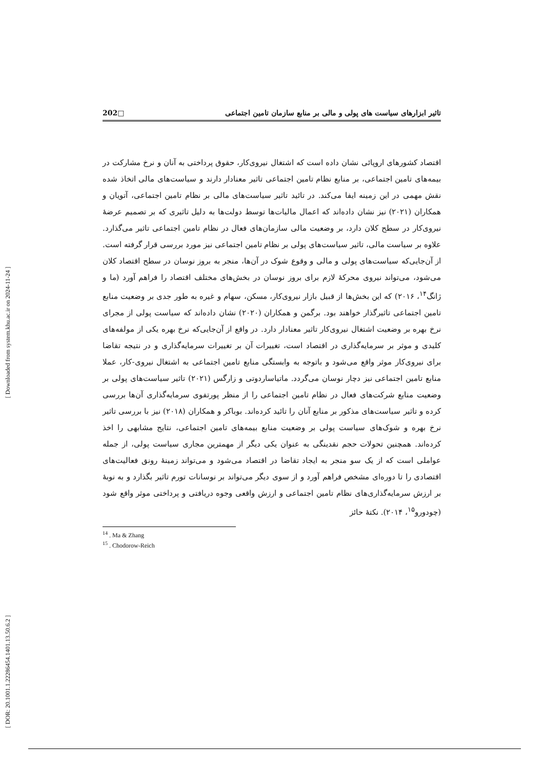[ Downloaded from system.khu.ac.ir on 2024-11-24 ]
[ DOR: 20.1001.1.22286454.1401.13.50.6.2 ]
تاثیر ابزارهای سیاست های پولی و مالی بر منابع سازمان تامین اجتماعی □202
اقتصاد کشورهای اروپائی نشان داده است که اشتغال نیروی‌کار، حقوق پرداختی به آنان و نرخ مشارکت در بیمه‌های تامین اجتماعی، بر منابع نظام تامین اجتماعی تاثیر معنادار دارند و سیاست‌های مالی اتخاذ شده نقش مهمی در این زمینه ایفا می‌کند. در تائید تاثیر سیاست‌های مالی بر نظام تامین اجتماعی، آتویان و همکاران (۲۰۲۱) نیز نشان داده‌اند که اعمال مالیات‌ها توسط دولت‌ها به دلیل تاثیری که بر تصمیم عرضهٔ نیروی‌کار در سطح کلان دارد، بر وضعیت مالی سازمان‌های فعال در نظام تامین اجتماعی تاثیر می‌گذارد. علاوه بر سیاست مالی، تاثیر سیاست‌های پولی بر نظام تامین اجتماعی نیز مورد بررسی قرار گرفته است. از آن‌جایی‌که سیاست‌های پولی و مالی و وقوع شوک در آن‌ها، منجر به بروز نوسان در سطح اقتصاد کلان می‌شود، می‌تواند نیروی محرکهٔ لازم برای بروز نوسان در بخش‌های مختلف اقتصاد را فراهم آورد (ما و ژانگ<sup>۱۴</sup>، ۲۰۱۶) که این بخش‌ها از قبیل بازار نیروی‌کار، مسکن، سهام و غیره به طور جدی بر وضعیت منابع تامین اجتماعی تاثیرگذار خواهند بود. برگمن و همکاران (۲۰۲۰) نشان داده‌اند که سیاست پولی از مجرای نرخ بهره بر وضعیت اشتغال نیروی‌کار تاثیر معنادار دارد. در واقع از آن‌جایی‌که نرخ بهره یکی از مولفه‌های کلیدی و موثر بر سرمایه‌گذاری در اقتصاد است، تغییرات آن بر تغییرات سرمایه‌گذاری و در نتیجه تقاضا برای نیروی‌کار موثر واقع می‌شود و باتوجه به وابستگی منابع تامین اجتماعی به اشتغال نیروی-کار، عملا منابع تامین اجتماعی نیز دچار نوسان می‌گردد. ماتیاساردوتی و زارگس (۲۰۲۱) تاثیر سیاست‌های پولی بر وضعیت منابع شرکت‌های فعال در نظام تامین اجتماعی را از منظر پورتفوی سرمایه‌گذاری آن‌ها بررسی کرده و تاثیر سیاست‌های مذکور بر منابع آنان را تائید کرده‌اند. بوباکر و همکاران (۲۰۱۸) نیز با بررسی تاثیر نرخ بهره و شوک‌های سیاست پولی بر وضعیت منابع بیمه‌های تامین اجتماعی، نتایج مشابهی را اخذ کرده‌اند. همچنین تحولات حجم نقدینگی به عنوان یکی دیگر از مهمترین مجاری سیاست پولی، از جمله عواملی است که از یک سو منجر به ایجاد تقاضا در اقتصاد می‌شود و می‌تواند زمینهٔ رونق فعالیت‌های اقتصادی را تا دوره‌ای مشخص فراهم آورد و از سوی دیگر می‌تواند بر نوسانات تورم تاثیر بگذارد و به نوبهٔ بر ارزش سرمایه‌گذاری‌های نظام تامین اجتماعی و ارزش واقعی وجوه دریافتی و پرداختی موثر واقع شود (چودورو<sup>۱۵</sup>، ۲۰۱۴). نکتهٔ حائز
<sup>14</sup> . Ma & Zhang
<sup>15</sup> . Chodorow-Reich